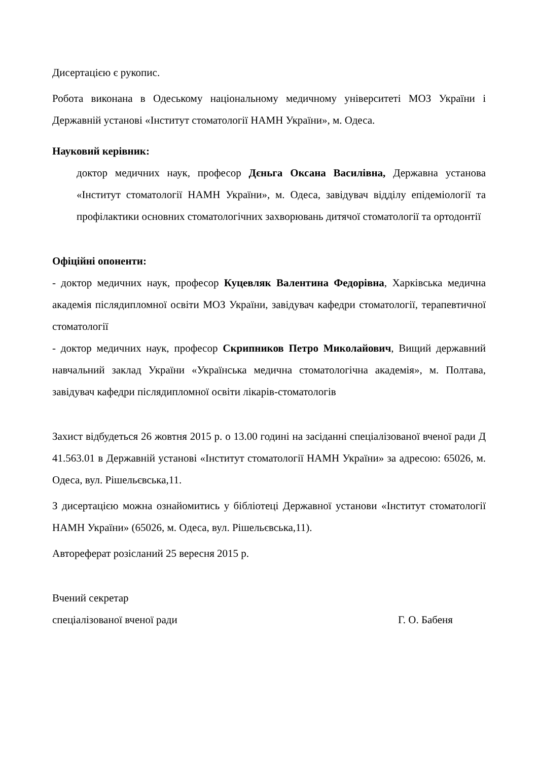Дисертацією є рукопис.
Робота виконана в Одеському національному медичному університеті МОЗ України і Державній установі «Інститут стоматології НАМН України», м. Одеса.
Науковий керівник:
доктор медичних наук, професор Дєньга Оксана Василівна, Державна установа «Інститут стоматології НАМН України», м. Одеса, завідувач відділу епідеміології та профілактики основних стоматологічних захворювань дитячої стоматології та ортодонтії
Офіційні опоненти:
- доктор медичних наук, професор Куцевляк Валентина Федорівна, Харківська медична академія післядипломної освіти МОЗ України, завідувач кафедри стоматології, терапевтичної стоматології
- доктор медичних наук, професор Скрипников Петро Миколайович, Вищий державний навчальний заклад України «Українська медична стоматологічна академія», м. Полтава, завідувач кафедри післядипломної освіти лікарів-стоматологів
Захист відбудеться 26 жовтня 2015 р. о 13.00 годині на засіданні спеціалізованої вченої ради Д 41.563.01 в Державній установі «Інститут стоматології НАМН України» за адресою: 65026, м. Одеса, вул. Рішельєвська,11.
З дисертацією можна ознайомитись у бібліотеці Державної установи «Інститут стоматології НАМН України» (65026, м. Одеса, вул. Рішельєвська,11).
Автореферат розісланий 25 вересня 2015 р.
Вчений секретар
спеціалізованої вченої ради Г. О. Бабеня